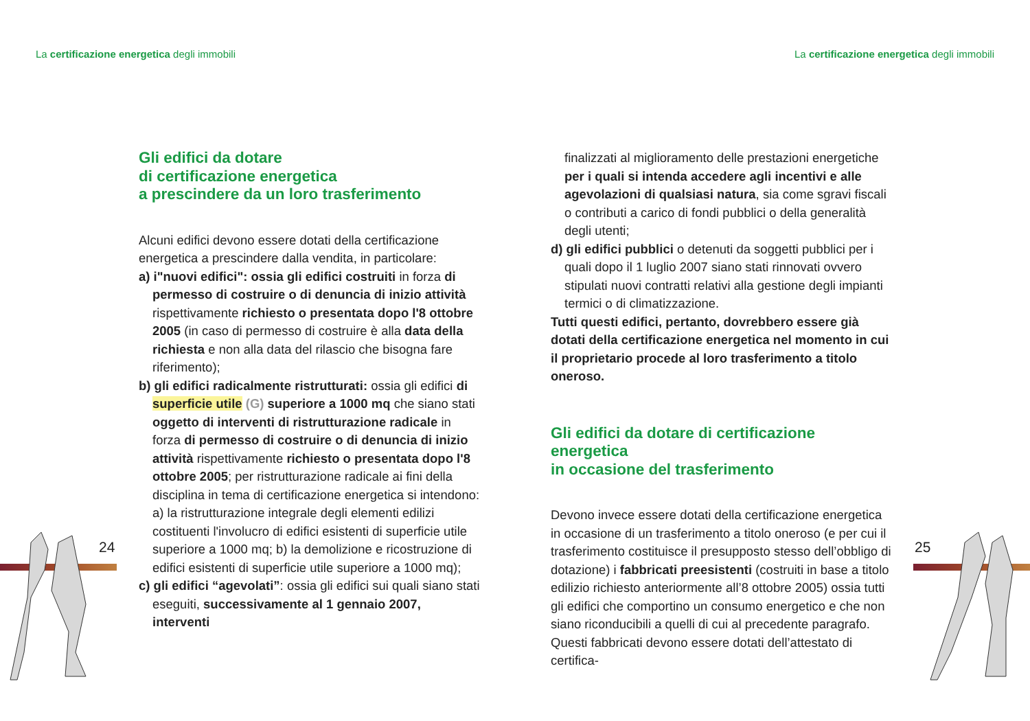La certificazione energetica degli immobili La certificazione energetica degli immobili
Gli edifici da dotare
di certificazione energetica
a prescindere da un loro trasferimento
Alcuni edifici devono essere dotati della certificazione energetica a prescindere dalla vendita, in particolare:
a) i"nuovi edifici": ossia gli edifici costruiti in forza di permesso di costruire o di denuncia di inizio attività rispettivamente richiesto o presentata dopo l'8 ottobre 2005 (in caso di permesso di costruire è alla data della richiesta e non alla data del rilascio che bisogna fare riferimento);
b) gli edifici radicalmente ristrutturati: ossia gli edifici di superficie utile (G) superiore a 1000 mq che siano stati oggetto di interventi di ristrutturazione radicale in forza di permesso di costruire o di denuncia di inizio attività rispettivamente richiesto o presentata dopo l'8 ottobre 2005; per ristrutturazione radicale ai fini della disciplina in tema di certificazione energetica si intendono: a) la ristrutturazione integrale degli elementi edilizi costituenti l'involucro di edifici esistenti di superficie utile superiore a 1000 mq; b) la demolizione e ricostruzione di edifici esistenti di superficie utile superiore a 1000 mq);
c) gli edifici “agevolati”: ossia gli edifici sui quali siano stati eseguiti, successivamente al 1 gennaio 2007, interventi
finalizzati al miglioramento delle prestazioni energetiche per i quali si intenda accedere agli incentivi e alle agevolazioni di qualsiasi natura, sia come sgravi fiscali o contributi a carico di fondi pubblici o della generalità degli utenti;
d) gli edifici pubblici o detenuti da soggetti pubblici per i quali dopo il 1 luglio 2007 siano stati rinnovati ovvero stipulati nuovi contratti relativi alla gestione degli impianti termici o di climatizzazione.
Tutti questi edifici, pertanto, dovrebbero essere già dotati della certificazione energetica nel momento in cui il proprietario procede al loro trasferimento a titolo oneroso.
Gli edifici da dotare di certificazione energetica
in occasione del trasferimento
Devono invece essere dotati della certificazione energetica in occasione di un trasferimento a titolo oneroso (e per cui il trasferimento costituisce il presupposto stesso dell’obbligo di dotazione) i fabbricati preesistenti (costruiti in base a titolo edilizio richiesto anteriormente all’8 ottobre 2005) ossia tutti gli edifici che comportino un consumo energetico e che non siano riconducibili a quelli di cui al precedente paragrafo.
Questi fabbricati devono essere dotati dell’attestato di certifica-
24 25